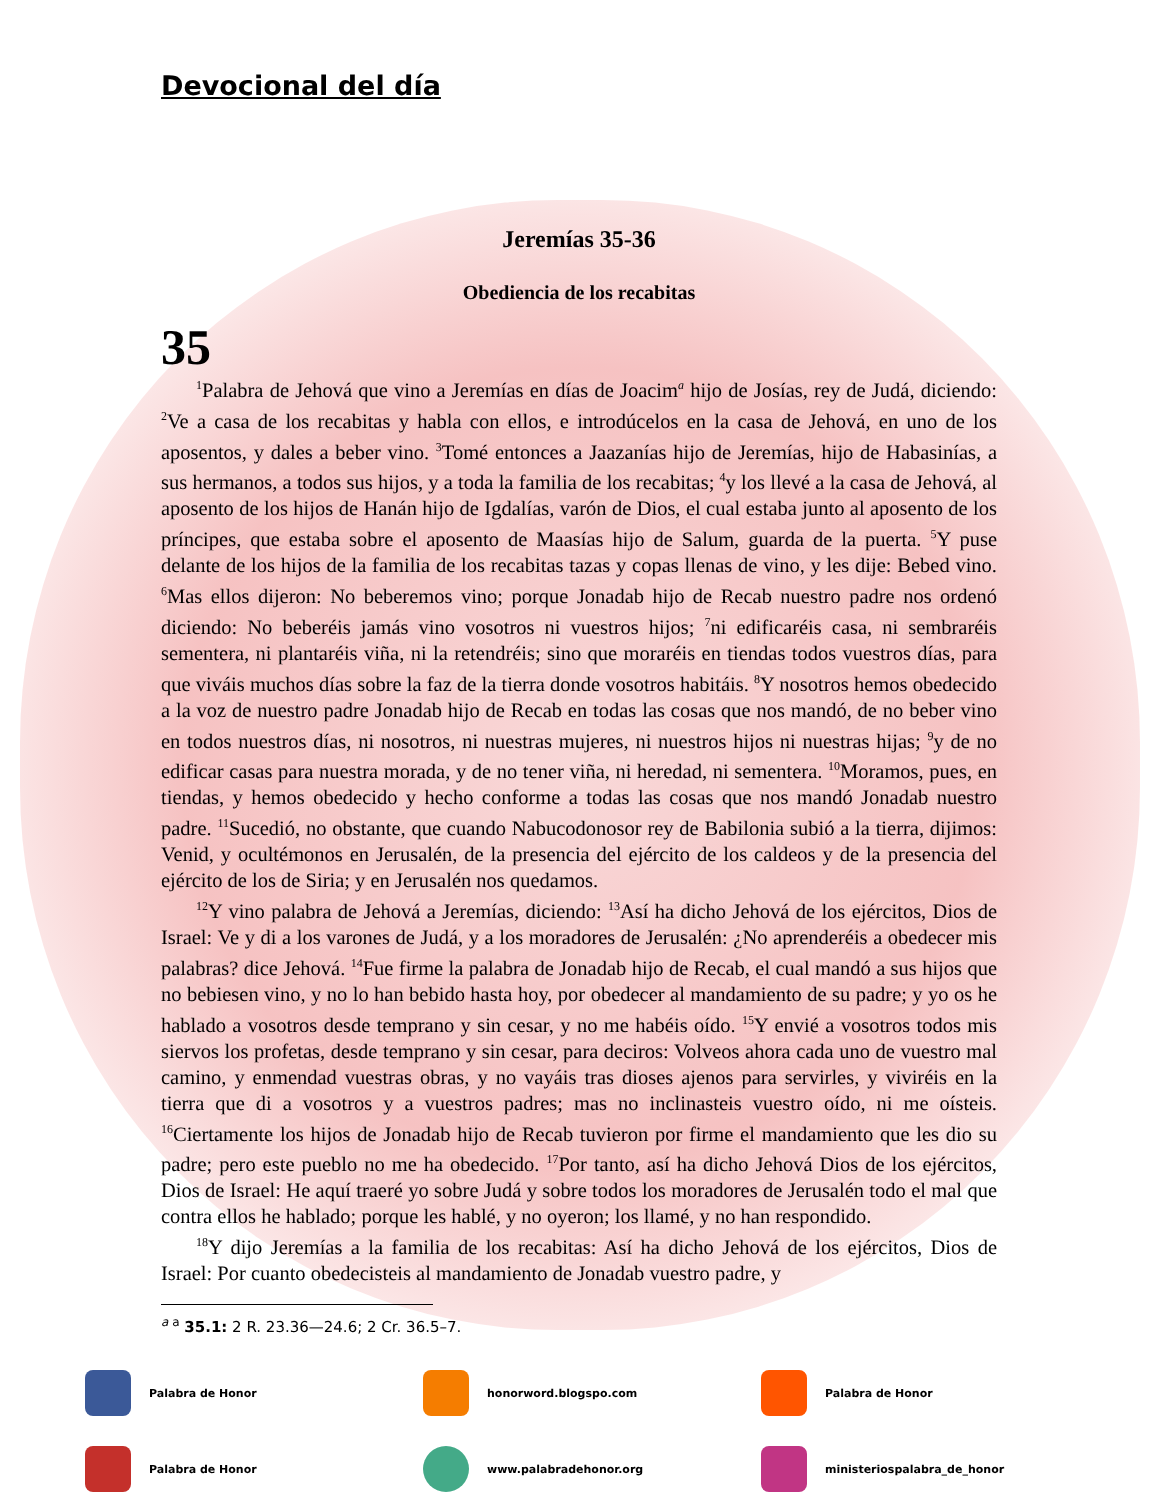Devocional del día
Jeremías 35-36
Obediencia de los recabitas
35
<sup>1</sup> Palabra de Jehová que vino a Jeremías en días de Joacim<sup>a</sup> hijo de Josías, rey de Judá, diciendo: <sup>2</sup>Ve a casa de los recabitas y habla con ellos, e introdúcelos en la casa de Jehová, en uno de los aposentos, y dales a beber vino. <sup>3</sup>Tomé entonces a Jaazanías hijo de Jeremías, hijo de Habasinías, a sus hermanos, a todos sus hijos, y a toda la familia de los recabitas; <sup>4</sup>y los llevé a la casa de Jehová, al aposento de los hijos de Hanán hijo de Igdalías, varón de Dios, el cual estaba junto al aposento de los príncipes, que estaba sobre el aposento de Maasías hijo de Salum, guarda de la puerta. <sup>5</sup>Y puse delante de los hijos de la familia de los recabitas tazas y copas llenas de vino, y les dije: Bebed vino. <sup>6</sup>Mas ellos dijeron: No beberemos vino; porque Jonadab hijo de Recab nuestro padre nos ordenó diciendo: No beberéis jamás vino vosotros ni vuestros hijos; <sup>7</sup>ni edificaréis casa, ni sembraréis sementera, ni plantaréis viña, ni la retendréis; sino que moraréis en tiendas todos vuestros días, para que viváis muchos días sobre la faz de la tierra donde vosotros habitáis. <sup>8</sup>Y nosotros hemos obedecido a la voz de nuestro padre Jonadab hijo de Recab en todas las cosas que nos mandó, de no beber vino en todos nuestros días, ni nosotros, ni nuestras mujeres, ni nuestros hijos ni nuestras hijas; <sup>9</sup>y de no edificar casas para nuestra morada, y de no tener viña, ni heredad, ni sementera. <sup>10</sup>Moramos, pues, en tiendas, y hemos obedecido y hecho conforme a todas las cosas que nos mandó Jonadab nuestro padre. <sup>11</sup>Sucedió, no obstante, que cuando Nabucodonosor rey de Babilonia subió a la tierra, dijimos: Venid, y ocultémonos en Jerusalén, de la presencia del ejército de los caldeos y de la presencia del ejército de los de Siria; y en Jerusalén nos quedamos.
<sup>12</sup> Y vino palabra de Jehová a Jeremías, diciendo: <sup>13</sup>Así ha dicho Jehová de los ejércitos, Dios de Israel: Ve y di a los varones de Judá, y a los moradores de Jerusalén: ¿No aprenderéis a obedecer mis palabras? dice Jehová. <sup>14</sup>Fue firme la palabra de Jonadab hijo de Recab, el cual mandó a sus hijos que no bebiesen vino, y no lo han bebido hasta hoy, por obedecer al mandamiento de su padre; y yo os he hablado a vosotros desde temprano y sin cesar, y no me habéis oído. <sup>15</sup>Y envié a vosotros todos mis siervos los profetas, desde temprano y sin cesar, para deciros: Volveos ahora cada uno de vuestro mal camino, y enmendad vuestras obras, y no vayáis tras dioses ajenos para servirles, y viviréis en la tierra que di a vosotros y a vuestros padres; mas no inclinasteis vuestro oído, ni me oísteis. <sup>16</sup>Ciertamente los hijos de Jonadab hijo de Recab tuvieron por firme el mandamiento que les dio su padre; pero este pueblo no me ha obedecido. <sup>17</sup>Por tanto, así ha dicho Jehová Dios de los ejércitos, Dios de Israel: He aquí traeré yo sobre Judá y sobre todos los moradores de Jerusalén todo el mal que contra ellos he hablado; porque les hablé, y no oyeron; los llamé, y no han respondido.
<sup>18</sup> Y dijo Jeremías a la familia de los recabitas: Así ha dicho Jehová de los ejércitos, Dios de Israel: Por cuanto obedecisteis al mandamiento de Jonadab vuestro padre, y
<sup>a a</sup> 35.1: 2 R. 23.36—24.6; 2 Cr. 36.5–7.
Palabra de Honor
honorword.blogspo.com
Palabra de Honor
Palabra de Honor
www.palabradehonor.org
ministeriospalabra_de_honor